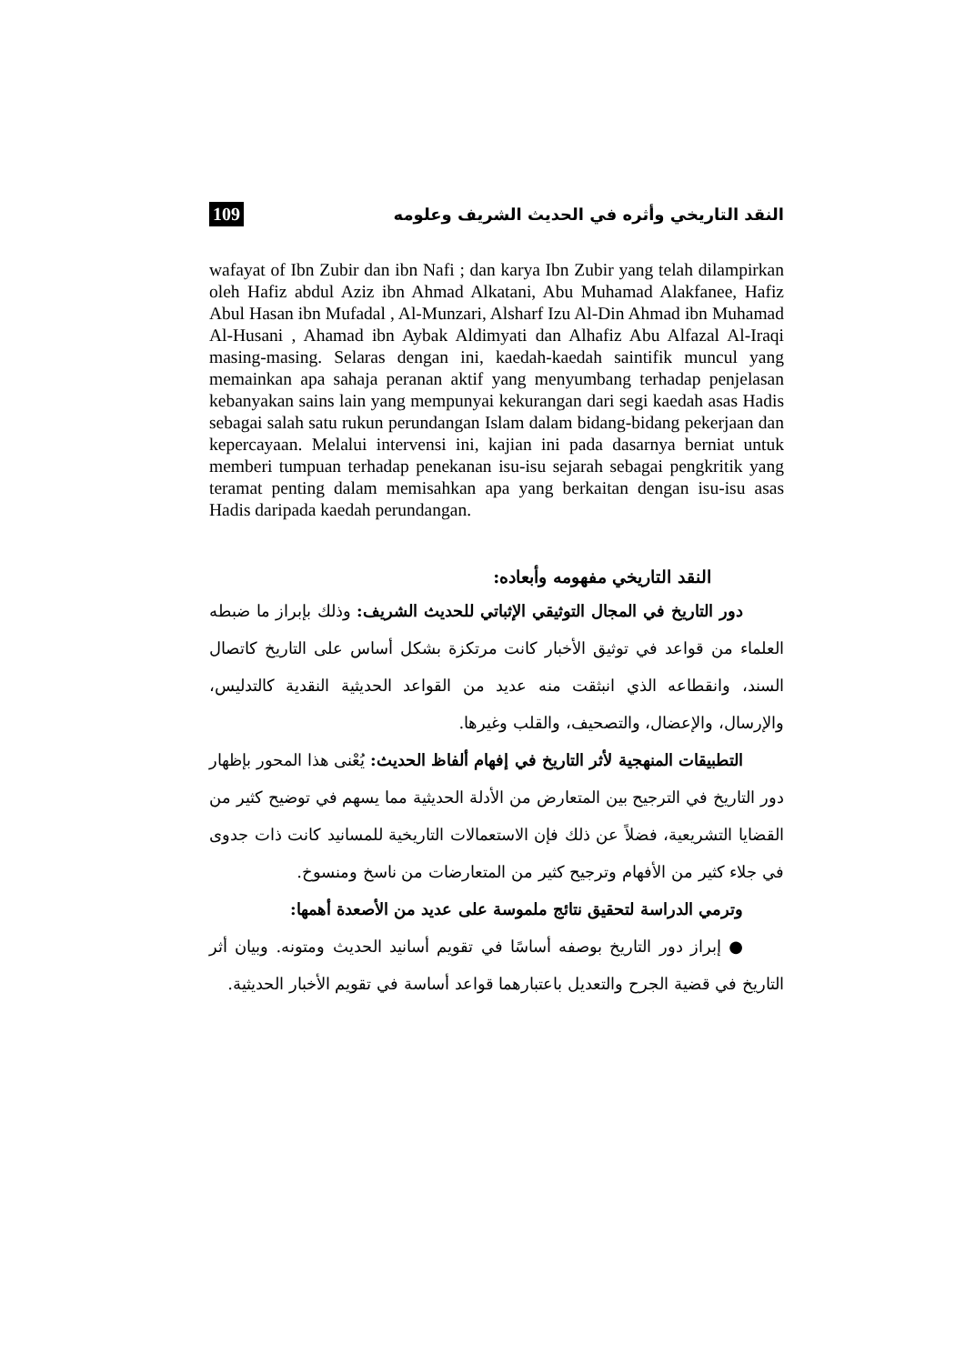النقد التاريخي وأثره في الحديث الشريف وعلومه 109
wafayat of Ibn Zubir dan ibn Nafi ; dan karya Ibn Zubir yang telah dilampirkan oleh Hafiz abdul Aziz ibn Ahmad Alkatani, Abu Muhamad Alakfanee, Hafiz Abul Hasan ibn Mufadal , Al-Munzari, Alsharf Izu Al-Din Ahmad ibn Muhamad Al-Husani , Ahamad ibn Aybak Aldimyati dan Alhafiz Abu Alfazal Al-Iraqi masing-masing. Selaras dengan ini, kaedah-kaedah saintifik muncul yang memainkan apa sahaja peranan aktif yang menyumbang terhadap penjelasan kebanyakan sains lain yang mempunyai kekurangan dari segi kaedah asas Hadis sebagai salah satu rukun perundangan Islam dalam bidang-bidang pekerjaan dan kepercayaan. Melalui intervensi ini, kajian ini pada dasarnya berniat untuk memberi tumpuan terhadap penekanan isu-isu sejarah sebagai pengkritik yang teramat penting dalam memisahkan apa yang berkaitan dengan isu-isu asas Hadis daripada kaedah perundangan.
النقد التاريخي مفهومه وأبعاده:
دور التاريخ في المجال التوثيقي الإثباتي للحديث الشريف: وذلك بإبراز ما ضبطه العلماء من قواعد في توثيق الأخبار كانت مرتكزة بشكل أساس على التاريخ كاتصال السند، وانقطاعه الذي انبثقت منه عديد من القواعد الحديثية النقدية كالتدليس، والإرسال، والإعضال، والتصحيف، والقلب وغيرها.
التطبيقات المنهجية لأثر التاريخ في إفهام ألفاظ الحديث: يُعْنى هذا المحور بإظهار دور التاريخ في الترجيح بين المتعارض من الأدلة الحديثية مما يسهم في توضيح كثير من القضايا التشريعية، فضلاً عن ذلك فإن الاستعمالات التاريخية للمسانيد كانت ذات جدوى في جلاء كثير من الأفهام وترجيح كثير من المتعارضات من ناسخ ومنسوخ.
وترمي الدراسة لتحقيق نتائج ملموسة على عديد من الأصعدة أهمها:
● إبراز دور التاريخ بوصفه أساسًا في تقويم أسانيد الحديث ومتونه. وبيان أثر التاريخ في قضية الجرح والتعديل باعتبارهما قواعد أساسة في تقويم الأخبار الحديثية.